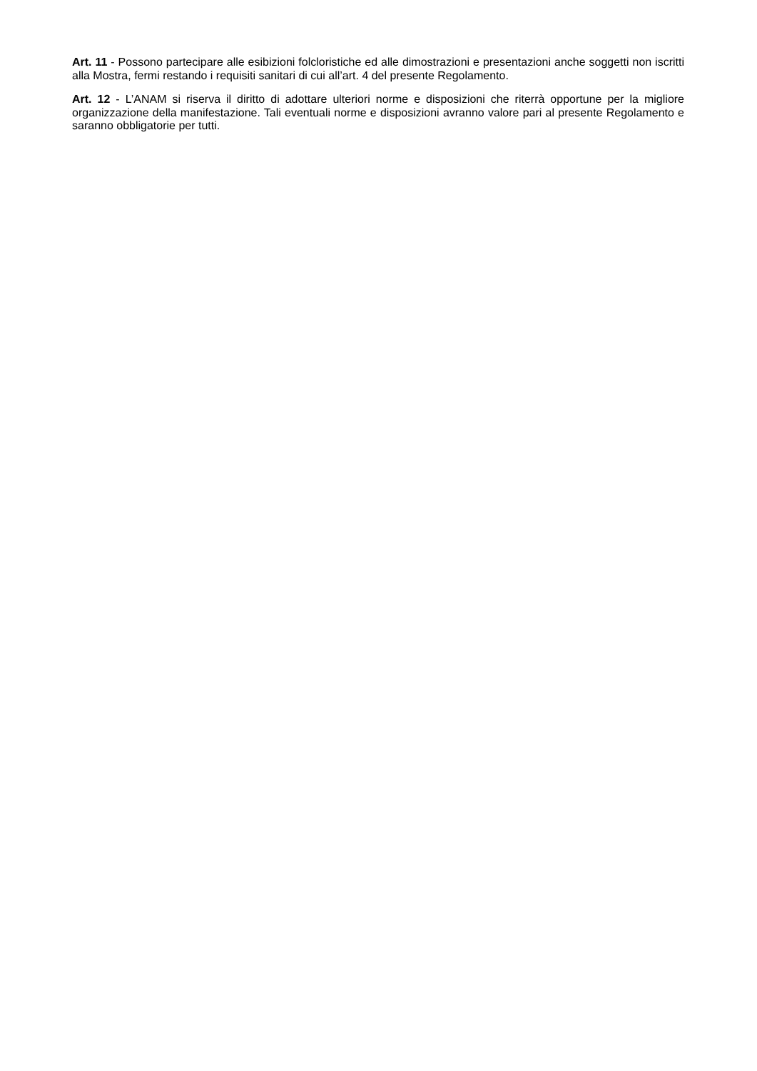Art. 11 - Possono partecipare alle esibizioni folcloristiche ed alle dimostrazioni e presentazioni anche soggetti non iscritti alla Mostra, fermi restando i requisiti sanitari di cui all’art. 4 del presente Regolamento.
Art. 12 - L’ANAM si riserva il diritto di adottare ulteriori norme e disposizioni che riterrà opportune per la migliore organizzazione della manifestazione. Tali eventuali norme e disposizioni avranno valore pari al presente Regolamento e saranno obbligatorie per tutti.